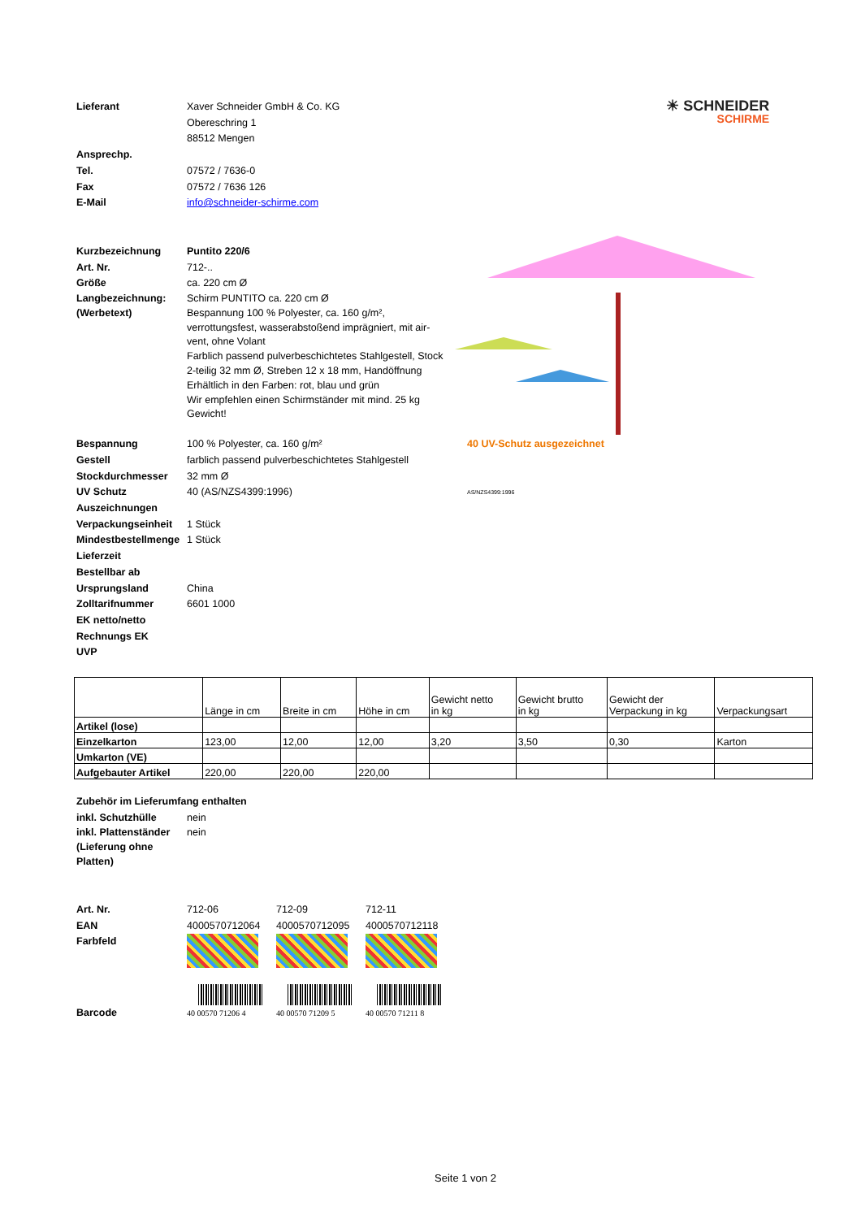☀ SCHNEIDER
SCHIRME
Lieferant Xaver Schneider GmbH & Co. KG
Obereschring 1
88512 Mengen
Ansprechp.
Tel. 07572 / 7636-0
Fax 07572 / 7636 126
E-Mail info@schneider-schirme.com
Kurzbezeichnung Puntito 220/6
Art. Nr. 712-..
Größe ca. 220 cm Ø
Langbezeichnung:
(Werbetext)
Schirm PUNTITO ca. 220 cm Ø
Bespannung 100 % Polyester, ca. 160 g/m², verrottungsfest, wasserabstoßend imprägniert, mit air-vent, ohne Volant
Farblich passend pulverbeschichtetes Stahlgestell, Stock 2-teilig 32 mm Ø, Streben 12 x 18 mm, Handöffnung
Erhältlich in den Farben: rot, blau und grün
Wir empfehlen einen Schirmständer mit mind. 25 kg Gewicht!
Bespannung 100 % Polyester, ca. 160 g/m² 40 UV-Schutz ausgezeichnet
Gestell farblich passend pulverbeschichtetes Stahlgestell
Stockdurchmesser 32 mm Ø
UV Schutz 40 (AS/NZS4399:1996)
AS/NZS4399:1996
Auszeichnungen
Verpackungseinheit 1 Stück
Mindestbestellmenge
1 Stück
Lieferzeit
Bestellbar ab
Ursprungsland China
Zolltarifnummer 6601 1000
EK netto/netto
Rechnungs EK
UVP
| | Länge in cm | Breite in cm | Höhe in cm | Gewicht netto in kg | Gewicht brutto in kg | Gewicht der Verpackung in kg | Verpackungsart |
| --- | --- | --- | --- | --- | --- | --- | --- |
| Artikel (lose) | | | | | | | |
| Einzelkarton | 123,00 | 12,00 | 12,00 | 3,20 | 3,50 | 0,30 | Karton |
| Umkarton (VE) | | | | | | | |
| Aufgebauter Artikel | 220,00 | 220,00 | 220,00 | | | | |
Zubehör im Lieferumfang enthalten
inkl. Schutzhülle nein
inkl. Plattenständer (Lieferung ohne Platten)
nein
Art. Nr. 712-06 712-09 712-11
EAN 4000570712064 4000570712095 4000570712118
Farbfeld
Barcode
40 00570 71206 4
40 00570 71209 5
40 00570 71211 8
Seite 1 von 2